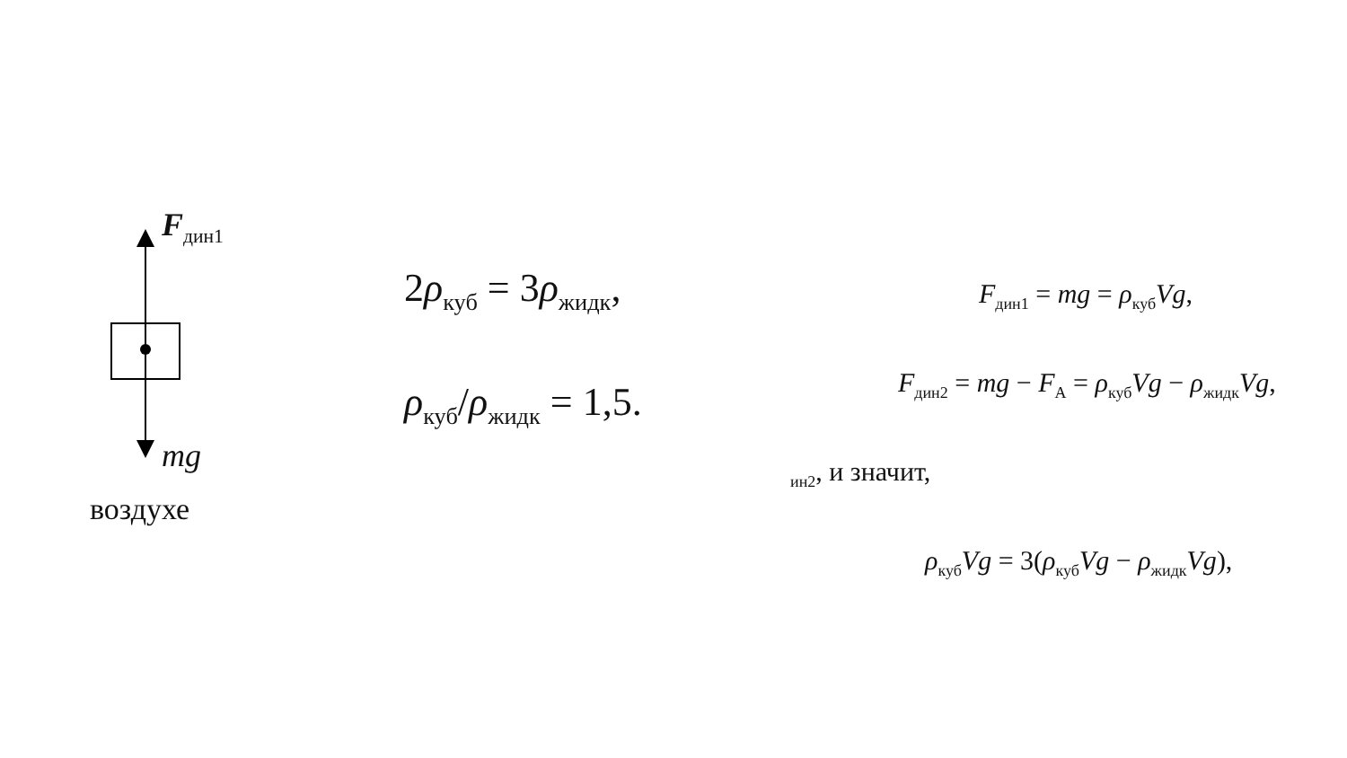F<sub>дин1</sub>
mg
воздухе
2ρ<sub>куб</sub> = 3ρ<sub>жидк</sub>,
ρ<sub>куб</sub>/ρ<sub>жидк</sub> = 1,5.
F<sub>дин1</sub> = mg = ρ<sub>куб</sub>Vg,
F<sub>дин2</sub> = mg − F<sub>A</sub> = ρ<sub>куб</sub>Vg − ρ<sub>жидк</sub>Vg,
<sub>ин2</sub>, и значит,
ρ<sub>куб</sub>Vg = 3(ρ<sub>куб</sub>Vg − ρ<sub>жидк</sub>Vg),